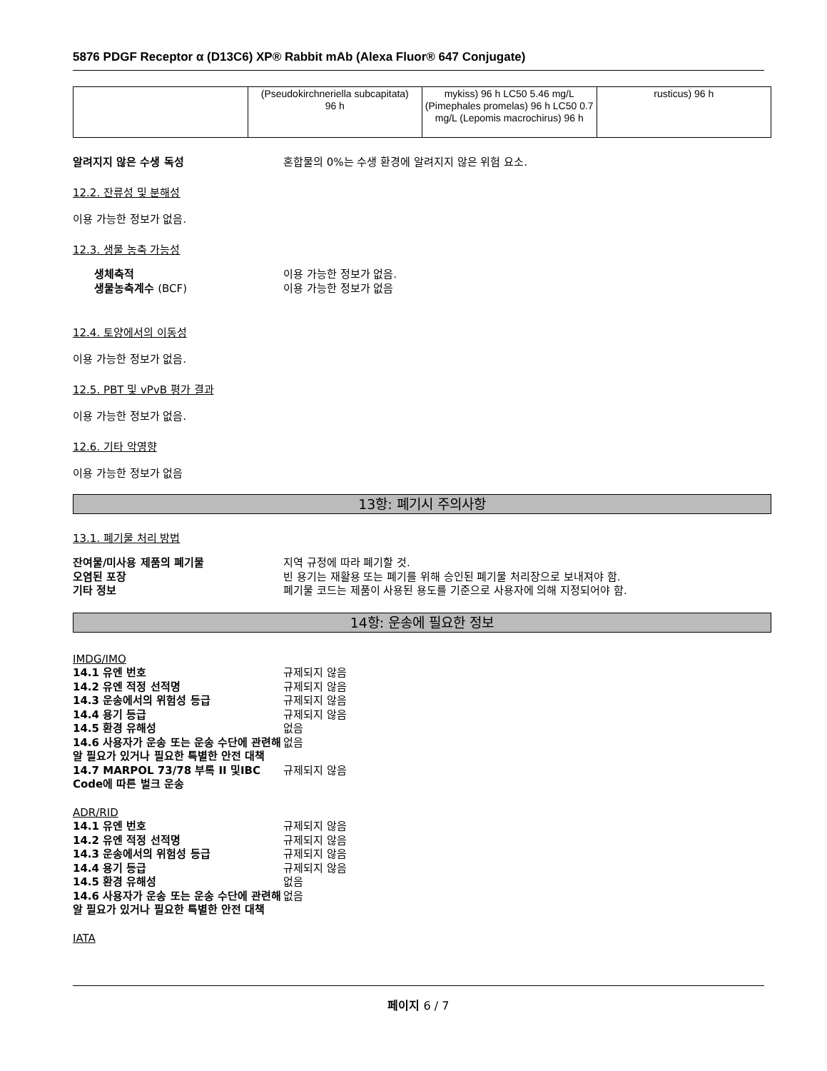5876 PDGF Receptor α (D13C6) XP® Rabbit mAb (Alexa Fluor® 647 Conjugate)
| | (Pseudokirchneriella subcapitata) 96 h | mykiss) 96 h LC50 5.46 mg/L (Pimephales promelas) 96 h LC50 0.7 mg/L (Lepomis macrochirus) 96 h | rusticus) 96 h |
알려지지 않은 수생 독성 혼합물의 0%는 수생 환경에 알려지지 않은 위험 요소.
12.2. 잔류성 및 분해성
이용 가능한 정보가 없음.
12.3. 생물 농축 가능성
생체축적 이용 가능한 정보가 없음.
생물농축계수 (BCF) 이용 가능한 정보가 없음
12.4. 토양에서의 이동성
이용 가능한 정보가 없음.
12.5. PBT 및 vPvB 평가 결과
이용 가능한 정보가 없음.
12.6. 기타 악영향
이용 가능한 정보가 없음
13항: 폐기시 주의사항
13.1. 폐기물 처리 방법
잔여물/미사용 제품의 폐기물 지역 규정에 따라 폐기할 것.
오염된 포장 빈 용기는 재활용 또는 폐기를 위해 승인된 폐기물 처리장으로 보내져야 함.
기타 정보 폐기물 코드는 제품이 사용된 용도를 기준으로 사용자에 의해 지정되어야 함.
14항: 운송에 필요한 정보
IMDG/IMO
14.1 유엔 번호 규제되지 않음
14.2 유엔 적정 선적명 규제되지 않음
14.3 운송에서의 위험성 등급 규제되지 않음
14.4 용기 등급 규제되지 않음
14.5 환경 유해성 없음
14.6 사용자가 운송 또는 운송 수단에 관련해 알 필요가 있거나 필요한 특별한 안전 대책 없음
14.7 MARPOL 73/78 부록 II 및IBC Code에 따른 벌크 운송 규제되지 않음
ADR/RID
14.1 유엔 번호 규제되지 않음
14.2 유엔 적정 선적명 규제되지 않음
14.3 운송에서의 위험성 등급 규제되지 않음
14.4 용기 등급 규제되지 않음
14.5 환경 유해성 없음
14.6 사용자가 운송 또는 운송 수단에 관련해 알 필요가 있거나 필요한 특별한 안전 대책 없음
IATA
페이지 6 / 7